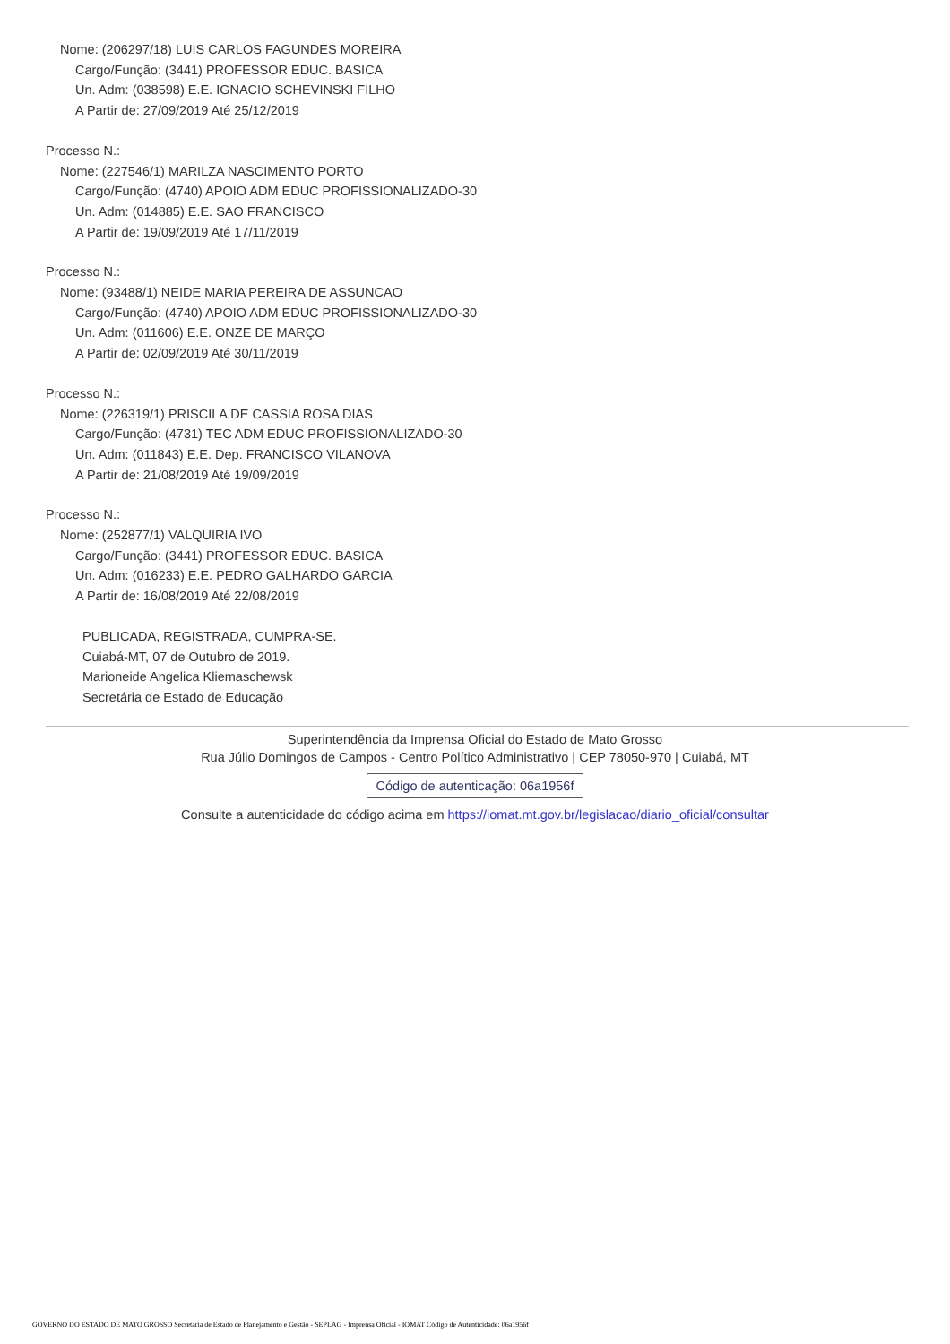Nome: (206297/18) LUIS CARLOS FAGUNDES MOREIRA
Cargo/Função: (3441) PROFESSOR EDUC. BASICA
Un. Adm: (038598) E.E. IGNACIO SCHEVINSKI FILHO
A Partir de: 27/09/2019 Até 25/12/2019
Processo N.:
Nome: (227546/1) MARILZA NASCIMENTO PORTO
Cargo/Função: (4740) APOIO ADM EDUC PROFISSIONALIZADO-30
Un. Adm: (014885) E.E. SAO FRANCISCO
A Partir de: 19/09/2019 Até 17/11/2019
Processo N.:
Nome: (93488/1) NEIDE MARIA PEREIRA DE ASSUNCAO
Cargo/Função: (4740) APOIO ADM EDUC PROFISSIONALIZADO-30
Un. Adm: (011606) E.E. ONZE DE MARÇO
A Partir de: 02/09/2019 Até 30/11/2019
Processo N.:
Nome: (226319/1) PRISCILA DE CASSIA ROSA DIAS
Cargo/Função: (4731) TEC ADM EDUC PROFISSIONALIZADO-30
Un. Adm: (011843) E.E. Dep. FRANCISCO VILANOVA
A Partir de: 21/08/2019 Até 19/09/2019
Processo N.:
Nome: (252877/1) VALQUIRIA IVO
Cargo/Função: (3441) PROFESSOR EDUC. BASICA
Un. Adm: (016233) E.E. PEDRO GALHARDO GARCIA
A Partir de: 16/08/2019 Até 22/08/2019
PUBLICADA, REGISTRADA, CUMPRA-SE.
Cuiabá-MT, 07 de Outubro de 2019.
Marioneide Angelica Kliemaschewsk
Secretária de Estado de Educação
Superintendência da Imprensa Oficial do Estado de Mato Grosso
Rua Júlio Domingos de Campos - Centro Político Administrativo | CEP 78050-970 | Cuiabá, MT
Código de autenticação: 06a1956f
Consulte a autenticidade do código acima em https://iomat.mt.gov.br/legislacao/diario_oficial/consultar
GOVERNO DO ESTADO DE MATO GROSSO Secretaria de Estado de Planejamento e Gestão - SEPLAG - Imprensa Oficial - IOMAT Código de Autenticidade: 06a1956f